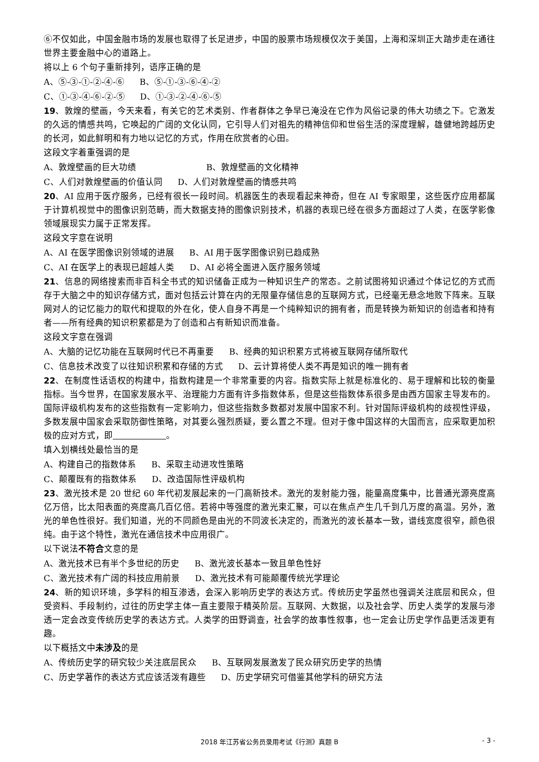⑥不仅如此，中国金融市场的发展也取得了长足进步，中国的股票市场规模仅次于美国，上海和深圳正大踏步走在通往世界主要金融中心的道路上。
将以上 6 个句子重新排列，语序正确的是
A、⑤-③-①-②-④-⑥ B、⑤-①-③-⑥-④-②
C、①-③-④-⑥-②-⑤ D、①-③-②-④-⑥-⑤
19、敦煌的壁画，今天来看，有关它的艺术类别、作者群体之争早已淹没在它作为风俗记录的伟大功绩之下。它激发的久远的情感共鸣，它唤起的广阔的文化认同，它引导人们对祖先的精神信仰和世俗生活的深度理解，雄健地跨越历史的长河，如此鲜明和有力地以记忆的方式，作用在欣赏者的心田。
这段文字着重强调的是
A、敦煌壁画的巨大功绩 B、敦煌壁画的文化精神
C、人们对敦煌壁画的价值认同 D、人们对敦煌壁画的情感共鸣
20、AI 应用于医疗服务，已经有很长一段时间。机器医生的表现看起来神奇，但在 AI 专家眼里，这些医疗应用都属于计算机视觉中的图像识别范畴，而大数据支持的图像识别技术，机器的表现已经在很多方面超过了人类，在医学影像领域展现实力属于正常发挥。
这段文字意在说明
A、AI 在医学图像识别领域的进展 B、AI 用于医学图像识别已趋成熟
C、AI 在医学上的表现已超越人类 D、AI 必将全面进入医疗服务领域
21、信息的网络搜索而非百科全书式的知识储备正成为一种知识生产的常态。之前试图将知识通过个体记忆的方式而存于大脑之中的知识存储方式，面对包括云计算在内的无限量存储信息的互联网方式，已经毫无悬念地败下阵来。互联网对人的记忆能力的取代和提取的外在化，使人自身不再是一个纯粹知识的拥有者，而是转换为新知识的创造者和持有者——所有经典的知识积累都是为了创造和占有新知识而准备。
这段文字意在强调
A、大脑的记忆功能在互联网时代已不再重要 B、经典的知识积累方式将被互联网存储所取代
C、信息技术改变了以往知识积累和存储的方式 D、云计算将使人类不再是知识的唯一拥有者
22、在制度性话语权的构建中，指数构建是一个非常重要的内容。指数实际上就是标准化的、易于理解和比较的衡量指标。当今世界，在国家发展水平、治理能力方面有许多指数体系，但是这些指数体系很多是由西方国家主导发布的。国际评级机构发布的这些指数有一定影响力，但这些指数多数都对发展中国家不利。针对国际评级机构的歧视性评级，多数发展中国家会采取防御性策略，对其要么强烈质疑，要么置之不理。但对于像中国这样的大国而言，应采取更加积极的应对方式，即 。
填入划横线处最恰当的是
A、构建自己的指数体系 B、采取主动进攻性策略
C、颠覆既有的指数体系 D、改造国际性评级机构
23、激光技术是 20 世纪 60 年代初发展起来的一门高新技术。激光的发射能力强，能量高度集中，比普通光源亮度高亿万倍，比太阳表面的亮度高几百亿倍。若将中等强度的激光束汇聚，可以在焦点产生几千到几万度的高温。另外，激光的单色性很好。我们知道，光的不同颜色是由光的不同波长决定的，而激光的波长基本一致，谱线宽度很窄，颜色很纯。由于这个特性，激光在通信技术中应用很广。
以下说法不符合文意的是
A、激光技术已有半个多世纪的历史 B、激光波长基本一致且单色性好
C、激光技术有广阔的科技应用前景 D、激光技术有可能颠覆传统光学理论
24、新的知识环境，多学科的相互渗透，会深入影响历史学的表达方式。传统历史学虽然也强调关注底层和民众，但受资料、手段制约，过往的历史学主体一直主要限于精英阶层。互联网、大数据，以及社会学、历史人类学的发展与渗透一定会改变传统历史学的表达方式。人类学的田野调查，社会学的故事性叙事，也一定会让历史学作品更活泼更有趣。
以下概括文中未涉及的是
A、传统历史学的研究较少关注底层民众 B、互联网发展激发了民众研究历史学的热情
C、历史学著作的表达方式应该活泼有趣些 D、历史学研究可借鉴其他学科的研究方法
2018 年江苏省公务员录用考试《行测》真题 B
- 3 -